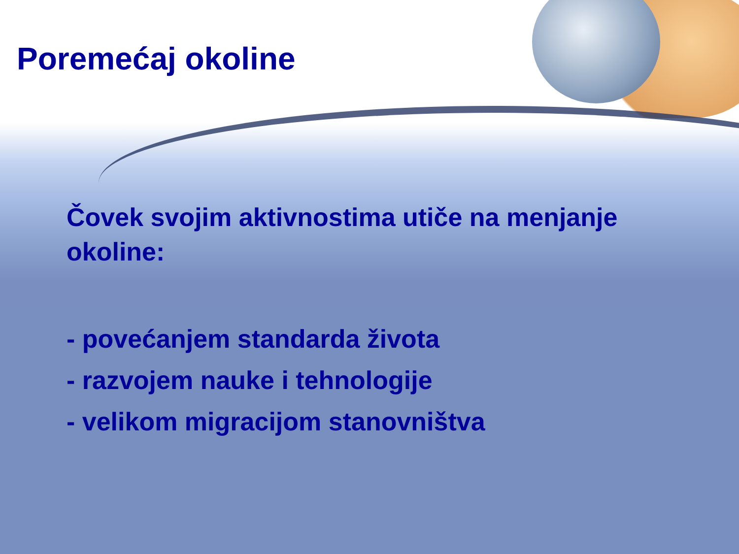Poremećaj okoline
Čovek svojim aktivnostima utiče na menjanje okoline:
- povećanjem standarda života
- razvojem nauke i tehnologije
- velikom migracijom stanovništva